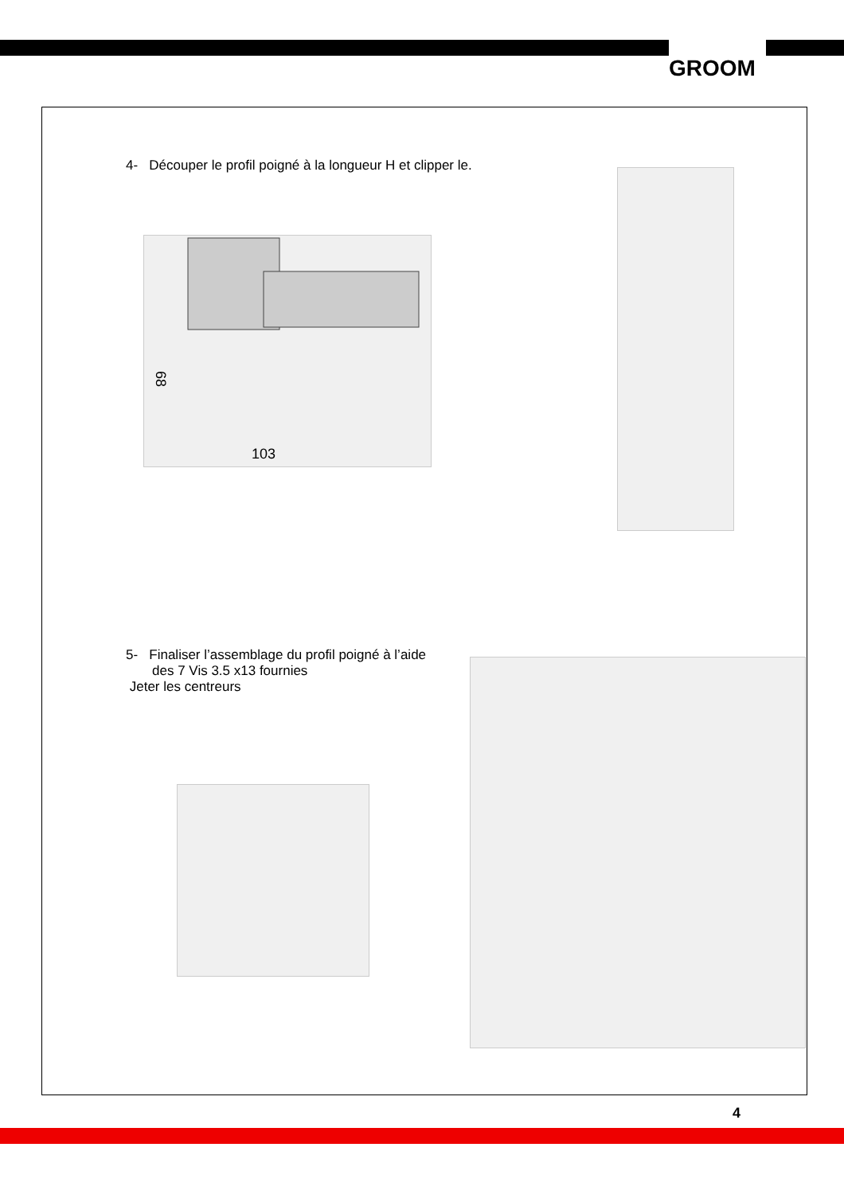GROOM
4- Découper le profil poigné à la longueur H et clipper le.
103
68
5- Finaliser l’assemblage du profil poigné à l’aide
des 7 Vis 3.5 x13 fournies
Jeter les centreurs
4